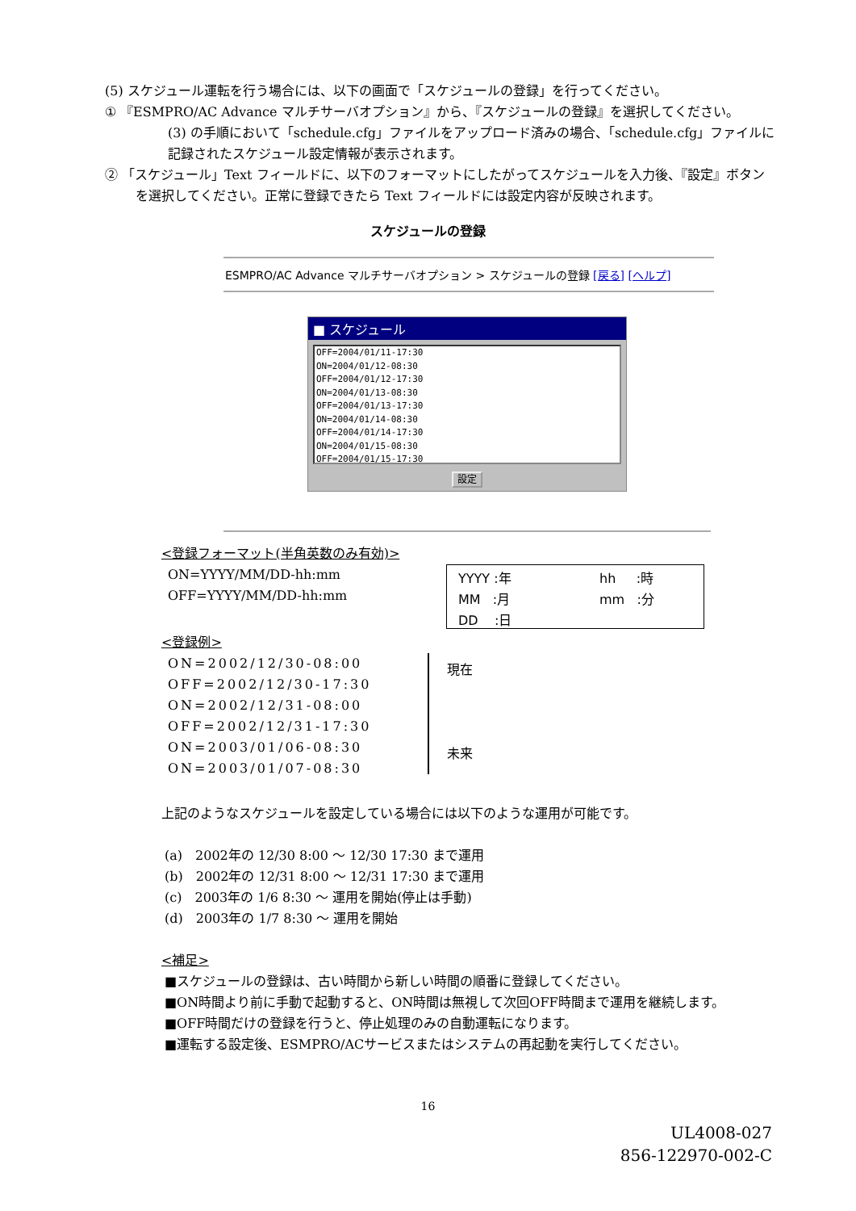(5) スケジュール運転を行う場合には、以下の画面で「スケジュールの登録」を行ってください。
① 『ESMPRO/AC Advance マルチサーバオプション』から、『スケジュールの登録』を選択してください。
(3) の手順において「schedule.cfg」ファイルをアップロード済みの場合、「schedule.cfg」ファイルに記録されたスケジュール設定情報が表示されます。
② 「スケジュール」Text フィールドに、以下のフォーマットにしたがってスケジュールを入力後、『設定』ボタンを選択してください。正常に登録できたら Text フィールドには設定内容が反映されます。
スケジュールの登録
ESMPRO/AC Advance マルチサーバオプション > スケジュールの登録 [戻る] [ヘルプ]
■ スケジュール
OFF=2004/01/11-17:30
ON=2004/01/12-08:30
OFF=2004/01/12-17:30
ON=2004/01/13-08:30
OFF=2004/01/13-17:30
ON=2004/01/14-08:30
OFF=2004/01/14-17:30
ON=2004/01/15-08:30
OFF=2004/01/15-17:30
設定
<登録フォーマット(半角英数のみ有効)>
ON=YYYY/MM/DD-hh:mm
OFF=YYYY/MM/DD-hh:mm
YYYY :年 hh :時
MM :月 mm :分
DD :日
<登録例>
ON=2002/12/30-08:00
OFF=2002/12/30-17:30
ON=2002/12/31-08:00
OFF=2002/12/31-17:30
ON=2003/01/06-08:30
ON=2003/01/07-08:30
現在
未来
上記のようなスケジュールを設定している場合には以下のような運用が可能です。
(a)　2002年の 12/30 8:00 ～ 12/30 17:30 まで運用
(b)　2002年の 12/31 8:00 ～ 12/31 17:30 まで運用
(c)　2003年の 1/6 8:30 ～ 運用を開始(停止は手動)
(d)　2003年の 1/7 8:30 ～ 運用を開始
<補足>
■スケジュールの登録は、古い時間から新しい時間の順番に登録してください。
■ON時間より前に手動で起動すると、ON時間は無視して次回OFF時間まで運用を継続します。
■OFF時間だけの登録を行うと、停止処理のみの自動運転になります。
■運転する設定後、ESMPRO/ACサービスまたはシステムの再起動を実行してください。
16
UL4008-027
856-122970-002-C